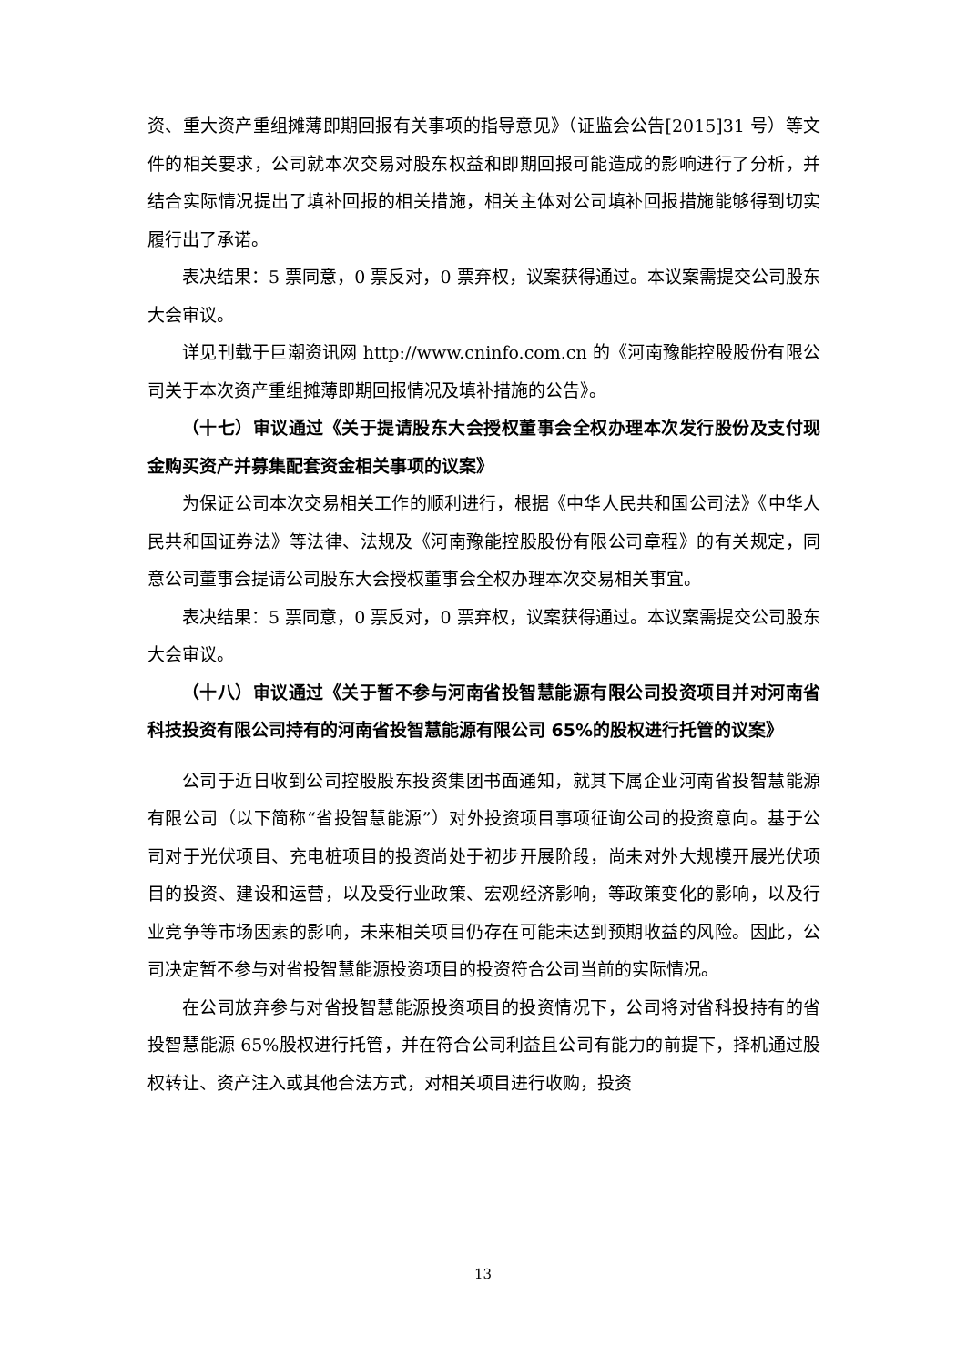资、重大资产重组摊薄即期回报有关事项的指导意见》（证监会公告[2015]31 号）等文件的相关要求，公司就本次交易对股东权益和即期回报可能造成的影响进行了分析，并结合实际情况提出了填补回报的相关措施，相关主体对公司填补回报措施能够得到切实履行出了承诺。
表决结果：5 票同意，0 票反对，0 票弃权，议案获得通过。本议案需提交公司股东大会审议。
详见刊载于巨潮资讯网 http://www.cninfo.com.cn 的《河南豫能控股股份有限公司关于本次资产重组摊薄即期回报情况及填补措施的公告》。
（十七）审议通过《关于提请股东大会授权董事会全权办理本次发行股份及支付现金购买资产并募集配套资金相关事项的议案》
为保证公司本次交易相关工作的顺利进行，根据《中华人民共和国公司法》《中华人民共和国证券法》等法律、法规及《河南豫能控股股份有限公司章程》的有关规定，同意公司董事会提请公司股东大会授权董事会全权办理本次交易相关事宜。
表决结果：5 票同意，0 票反对，0 票弃权，议案获得通过。本议案需提交公司股东大会审议。
（十八）审议通过《关于暂不参与河南省投智慧能源有限公司投资项目并对河南省科技投资有限公司持有的河南省投智慧能源有限公司 65%的股权进行托管的议案》
公司于近日收到公司控股股东投资集团书面通知，就其下属企业河南省投智慧能源有限公司（以下简称“省投智慧能源”）对外投资项目事项征询公司的投资意向。基于公司对于光伏项目、充电桩项目的投资尚处于初步开展阶段，尚未对外大规模开展光伏项目的投资、建设和运营，以及受行业政策、宏观经济影响，等政策变化的影响，以及行业竞争等市场因素的影响，未来相关项目仍存在可能未达到预期收益的风险。因此，公司决定暂不参与对省投智慧能源投资项目的投资符合公司当前的实际情况。
在公司放弃参与对省投智慧能源投资项目的投资情况下，公司将对省科投持有的省投智慧能源 65%股权进行托管，并在符合公司利益且公司有能力的前提下，择机通过股权转让、资产注入或其他合法方式，对相关项目进行收购，投资
13